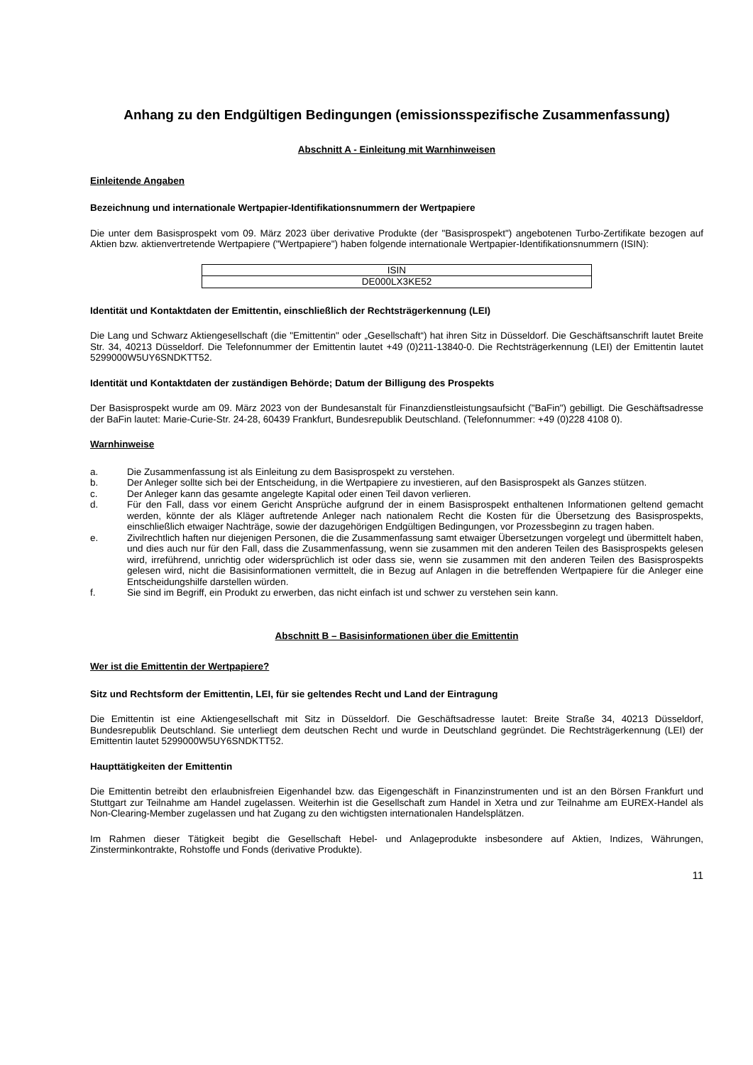Anhang zu den Endgültigen Bedingungen (emissionsspezifische Zusammenfassung)
Abschnitt A - Einleitung mit Warnhinweisen
Einleitende Angaben
Bezeichnung und internationale Wertpapier-Identifikationsnummern der Wertpapiere
Die unter dem Basisprospekt vom 09. März 2023 über derivative Produkte (der "Basisprospekt") angebotenen Turbo-Zertifikate bezogen auf Aktien bzw. aktienvertretende Wertpapiere ("Wertpapiere") haben folgende internationale Wertpapier-Identifikationsnummern (ISIN):
| ISIN |
| --- |
| DE000LX3KE52 |
Identität und Kontaktdaten der Emittentin, einschließlich der Rechtsträgerkennung (LEI)
Die Lang und Schwarz Aktiengesellschaft (die "Emittentin" oder „Gesellschaft“) hat ihren Sitz in Düsseldorf. Die Geschäftsanschrift lautet Breite Str. 34, 40213 Düsseldorf. Die Telefonnummer der Emittentin lautet +49 (0)211-13840-0. Die Rechtsträgerkennung (LEI) der Emittentin lautet 5299000W5UY6SNDKTT52.
Identität und Kontaktdaten der zuständigen Behörde; Datum der Billigung des Prospekts
Der Basisprospekt wurde am 09. März 2023 von der Bundesanstalt für Finanzdienstleistungsaufsicht ("BaFin") gebilligt. Die Geschäftsadresse der BaFin lautet: Marie-Curie-Str. 24-28, 60439 Frankfurt, Bundesrepublik Deutschland. (Telefonnummer: +49 (0)228 4108 0).
Warnhinweise
a. Die Zusammenfassung ist als Einleitung zu dem Basisprospekt zu verstehen.
b. Der Anleger sollte sich bei der Entscheidung, in die Wertpapiere zu investieren, auf den Basisprospekt als Ganzes stützen.
c. Der Anleger kann das gesamte angelegte Kapital oder einen Teil davon verlieren.
d. Für den Fall, dass vor einem Gericht Ansprüche aufgrund der in einem Basisprospekt enthaltenen Informationen geltend gemacht werden, könnte der als Kläger auftretende Anleger nach nationalem Recht die Kosten für die Übersetzung des Basisprospekts, einschließlich etwaiger Nachträge, sowie der dazugehörigen Endgültigen Bedingungen, vor Prozessbeginn zu tragen haben.
e. Zivilrechtlich haften nur diejenigen Personen, die die Zusammenfassung samt etwaiger Übersetzungen vorgelegt und übermittelt haben, und dies auch nur für den Fall, dass die Zusammenfassung, wenn sie zusammen mit den anderen Teilen des Basisprospekts gelesen wird, irreführend, unrichtig oder widersprüchlich ist oder dass sie, wenn sie zusammen mit den anderen Teilen des Basisprospekts gelesen wird, nicht die Basisinformationen vermittelt, die in Bezug auf Anlagen in die betreffenden Wertpapiere für die Anleger eine Entscheidungshilfe darstellen würden.
f. Sie sind im Begriff, ein Produkt zu erwerben, das nicht einfach ist und schwer zu verstehen sein kann.
Abschnitt B – Basisinformationen über die Emittentin
Wer ist die Emittentin der Wertpapiere?
Sitz und Rechtsform der Emittentin, LEI, für sie geltendes Recht und Land der Eintragung
Die Emittentin ist eine Aktiengesellschaft mit Sitz in Düsseldorf. Die Geschäftsadresse lautet: Breite Straße 34, 40213 Düsseldorf, Bundesrepublik Deutschland. Sie unterliegt dem deutschen Recht und wurde in Deutschland gegründet. Die Rechtsträgerkennung (LEI) der Emittentin lautet 5299000W5UY6SNDKTT52.
Haupttätigkeiten der Emittentin
Die Emittentin betreibt den erlaubnisfreien Eigenhandel bzw. das Eigengeschäft in Finanzinstrumenten und ist an den Börsen Frankfurt und Stuttgart zur Teilnahme am Handel zugelassen. Weiterhin ist die Gesellschaft zum Handel in Xetra und zur Teilnahme am EUREX-Handel als Non-Clearing-Member zugelassen und hat Zugang zu den wichtigsten internationalen Handelsplätzen.
Im Rahmen dieser Tätigkeit begibt die Gesellschaft Hebel- und Anlageprodukte insbesondere auf Aktien, Indizes, Währungen, Zinsterminkontrakte, Rohstoffe und Fonds (derivative Produkte).
11